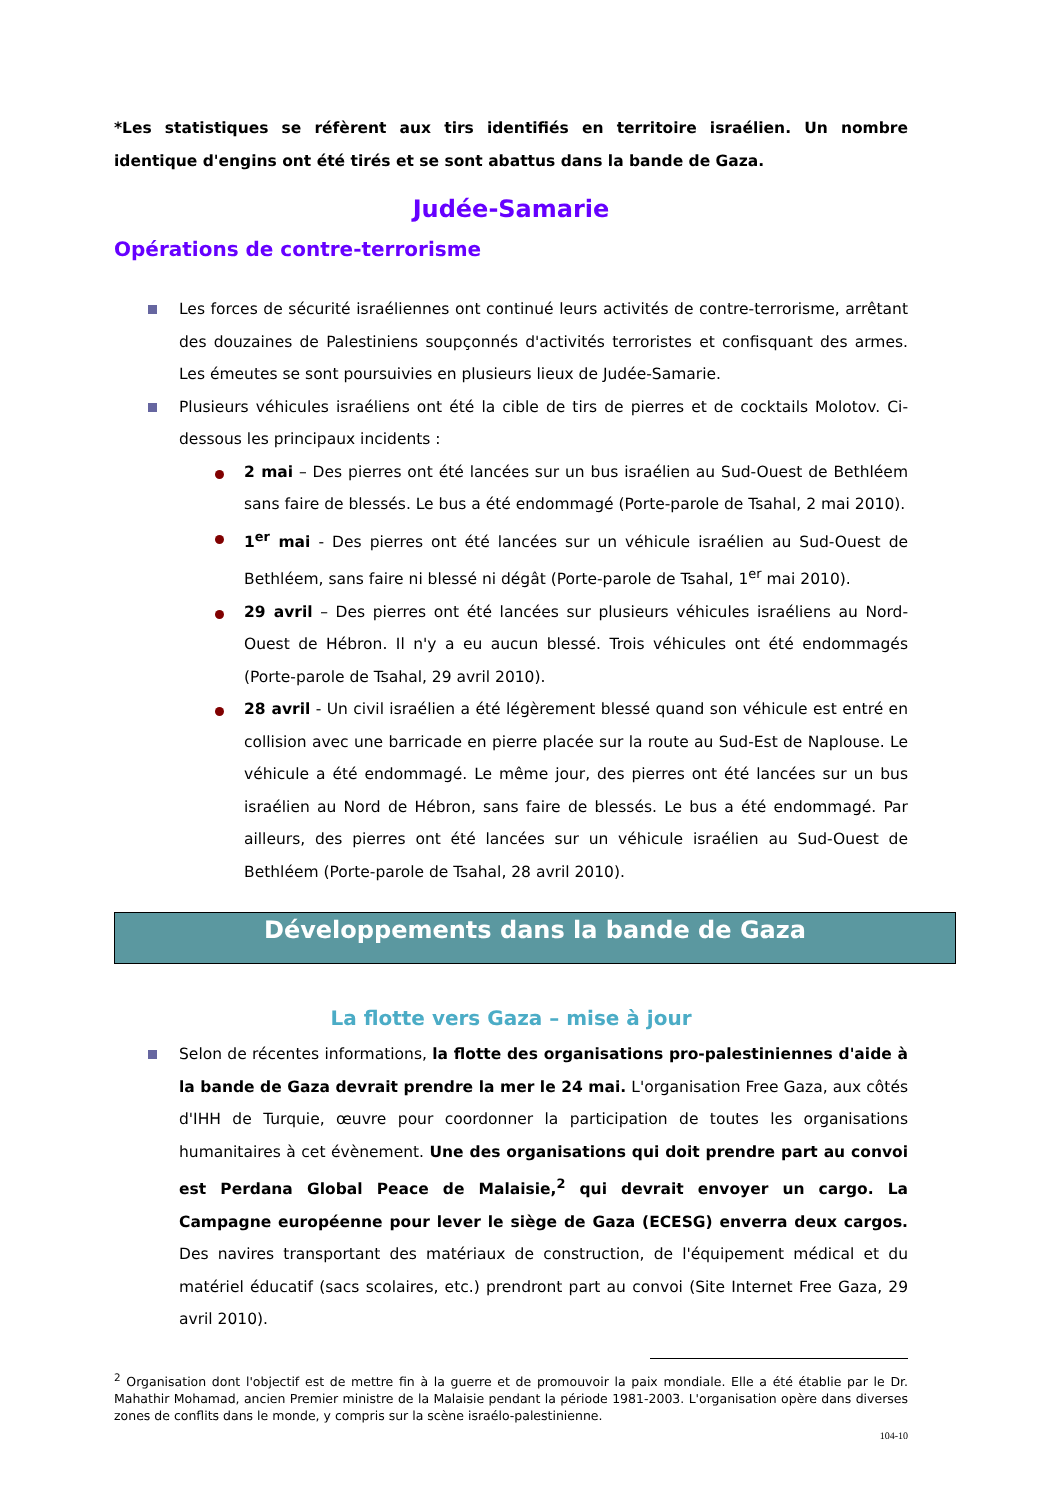*Les statistiques se réfèrent aux tirs identifiés en territoire israélien. Un nombre identique d'engins ont été tirés et se sont abattus dans la bande de Gaza.
Judée-Samarie
Opérations de contre-terrorisme
Les forces de sécurité israéliennes ont continué leurs activités de contre-terrorisme, arrêtant des douzaines de Palestiniens soupçonnés d'activités terroristes et confisquant des armes. Les émeutes se sont poursuivies en plusieurs lieux de Judée-Samarie.
Plusieurs véhicules israéliens ont été la cible de tirs de pierres et de cocktails Molotov. Ci-dessous les principaux incidents :
2 mai – Des pierres ont été lancées sur un bus israélien au Sud-Ouest de Bethléem sans faire de blessés. Le bus a été endommagé (Porte-parole de Tsahal, 2 mai 2010).
1<sup>er</sup> mai - Des pierres ont été lancées sur un véhicule israélien au Sud-Ouest de Bethléem, sans faire ni blessé ni dégât (Porte-parole de Tsahal, 1<sup>er</sup> mai 2010).
29 avril – Des pierres ont été lancées sur plusieurs véhicules israéliens au Nord-Ouest de Hébron. Il n'y a eu aucun blessé. Trois véhicules ont été endommagés (Porte-parole de Tsahal, 29 avril 2010).
28 avril - Un civil israélien a été légèrement blessé quand son véhicule est entré en collision avec une barricade en pierre placée sur la route au Sud-Est de Naplouse. Le véhicule a été endommagé. Le même jour, des pierres ont été lancées sur un bus israélien au Nord de Hébron, sans faire de blessés. Le bus a été endommagé. Par ailleurs, des pierres ont été lancées sur un véhicule israélien au Sud-Ouest de Bethléem (Porte-parole de Tsahal, 28 avril 2010).
Développements dans la bande de Gaza
La flotte vers Gaza – mise à jour
Selon de récentes informations, la flotte des organisations pro-palestiniennes d'aide à la bande de Gaza devrait prendre la mer le 24 mai. L'organisation Free Gaza, aux côtés d'IHH de Turquie, œuvre pour coordonner la participation de toutes les organisations humanitaires à cet évènement. Une des organisations qui doit prendre part au convoi est Perdana Global Peace de Malaisie,<sup>2</sup> qui devrait envoyer un cargo. La Campagne européenne pour lever le siège de Gaza (ECESG) enverra deux cargos. Des navires transportant des matériaux de construction, de l'équipement médical et du matériel éducatif (sacs scolaires, etc.) prendront part au convoi (Site Internet Free Gaza, 29 avril 2010).
<sup>2</sup> Organisation dont l'objectif est de mettre fin à la guerre et de promouvoir la paix mondiale. Elle a été établie par le Dr. Mahathir Mohamad, ancien Premier ministre de la Malaisie pendant la période 1981-2003. L'organisation opère dans diverses zones de conflits dans le monde, y compris sur la scène israélo-palestinienne.
104-10